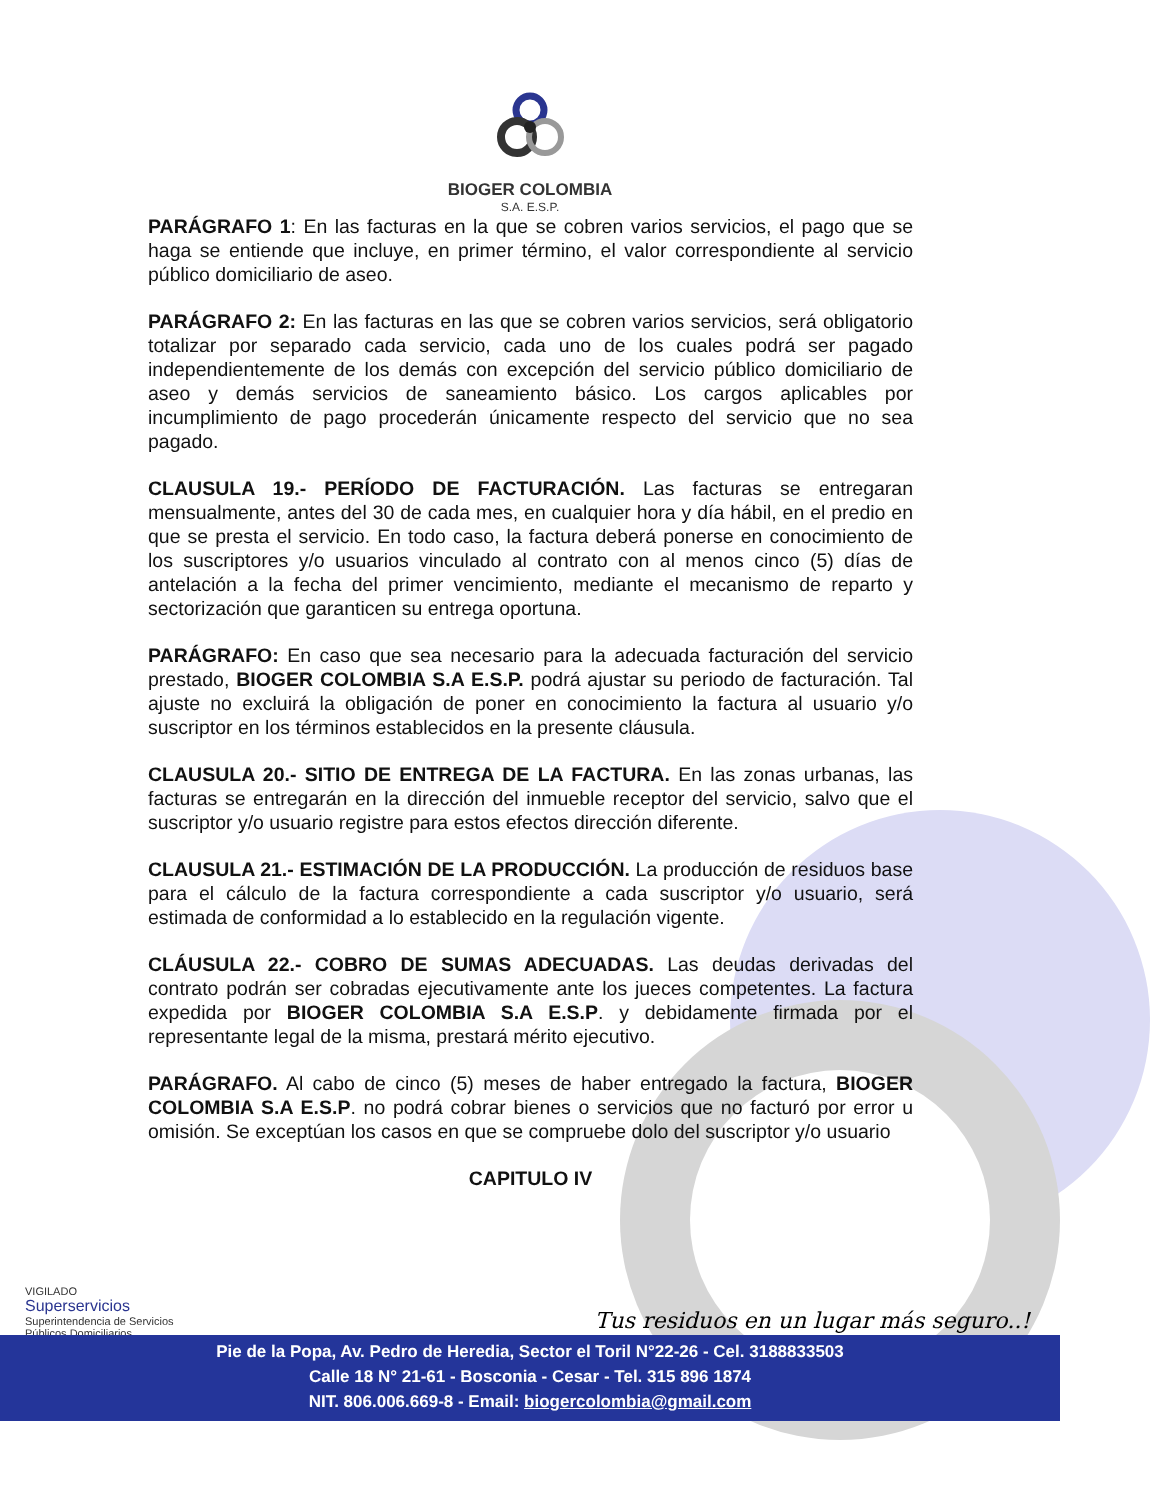BIOGER COLOMBIA
S.A. E.S.P.
PARÁGRAFO 1: En las facturas en la que se cobren varios servicios, el pago que se haga se entiende que incluye, en primer término, el valor correspondiente al servicio público domiciliario de aseo.
PARÁGRAFO 2: En las facturas en las que se cobren varios servicios, será obligatorio totalizar por separado cada servicio, cada uno de los cuales podrá ser pagado independientemente de los demás con excepción del servicio público domiciliario de aseo y demás servicios de saneamiento básico. Los cargos aplicables por incumplimiento de pago procederán únicamente respecto del servicio que no sea pagado.
CLAUSULA 19.- PERÍODO DE FACTURACIÓN. Las facturas se entregaran mensualmente, antes del 30 de cada mes, en cualquier hora y día hábil, en el predio en que se presta el servicio. En todo caso, la factura deberá ponerse en conocimiento de los suscriptores y/o usuarios vinculado al contrato con al menos cinco (5) días de antelación a la fecha del primer vencimiento, mediante el mecanismo de reparto y sectorización que garanticen su entrega oportuna.
PARÁGRAFO: En caso que sea necesario para la adecuada facturación del servicio prestado, BIOGER COLOMBIA S.A E.S.P. podrá ajustar su periodo de facturación. Tal ajuste no excluirá la obligación de poner en conocimiento la factura al usuario y/o suscriptor en los términos establecidos en la presente cláusula.
CLAUSULA 20.- SITIO DE ENTREGA DE LA FACTURA. En las zonas urbanas, las facturas se entregarán en la dirección del inmueble receptor del servicio, salvo que el suscriptor y/o usuario registre para estos efectos dirección diferente.
CLAUSULA 21.- ESTIMACIÓN DE LA PRODUCCIÓN. La producción de residuos base para el cálculo de la factura correspondiente a cada suscriptor y/o usuario, será estimada de conformidad a lo establecido en la regulación vigente.
CLÁUSULA 22.- COBRO DE SUMAS ADECUADAS. Las deudas derivadas del contrato podrán ser cobradas ejecutivamente ante los jueces competentes. La factura expedida por BIOGER COLOMBIA S.A E.S.P. y debidamente firmada por el representante legal de la misma, prestará mérito ejecutivo.
PARÁGRAFO. Al cabo de cinco (5) meses de haber entregado la factura, BIOGER COLOMBIA S.A E.S.P. no podrá cobrar bienes o servicios que no facturó por error u omisión. Se exceptúan los casos en que se compruebe dolo del suscriptor y/o usuario
CAPITULO IV
VIGILADO
Superservicios
Superintendencia de Servicios
Públicos Domiciliarios
Tus residuos en un lugar más seguro..!
Pie de la Popa, Av. Pedro de Heredia, Sector el Toril N°22-26 - Cel. 3188833503
Calle 18 N° 21-61 - Bosconia - Cesar - Tel. 315 896 1874
NIT. 806.006.669-8 - Email: biogercolombia@gmail.com